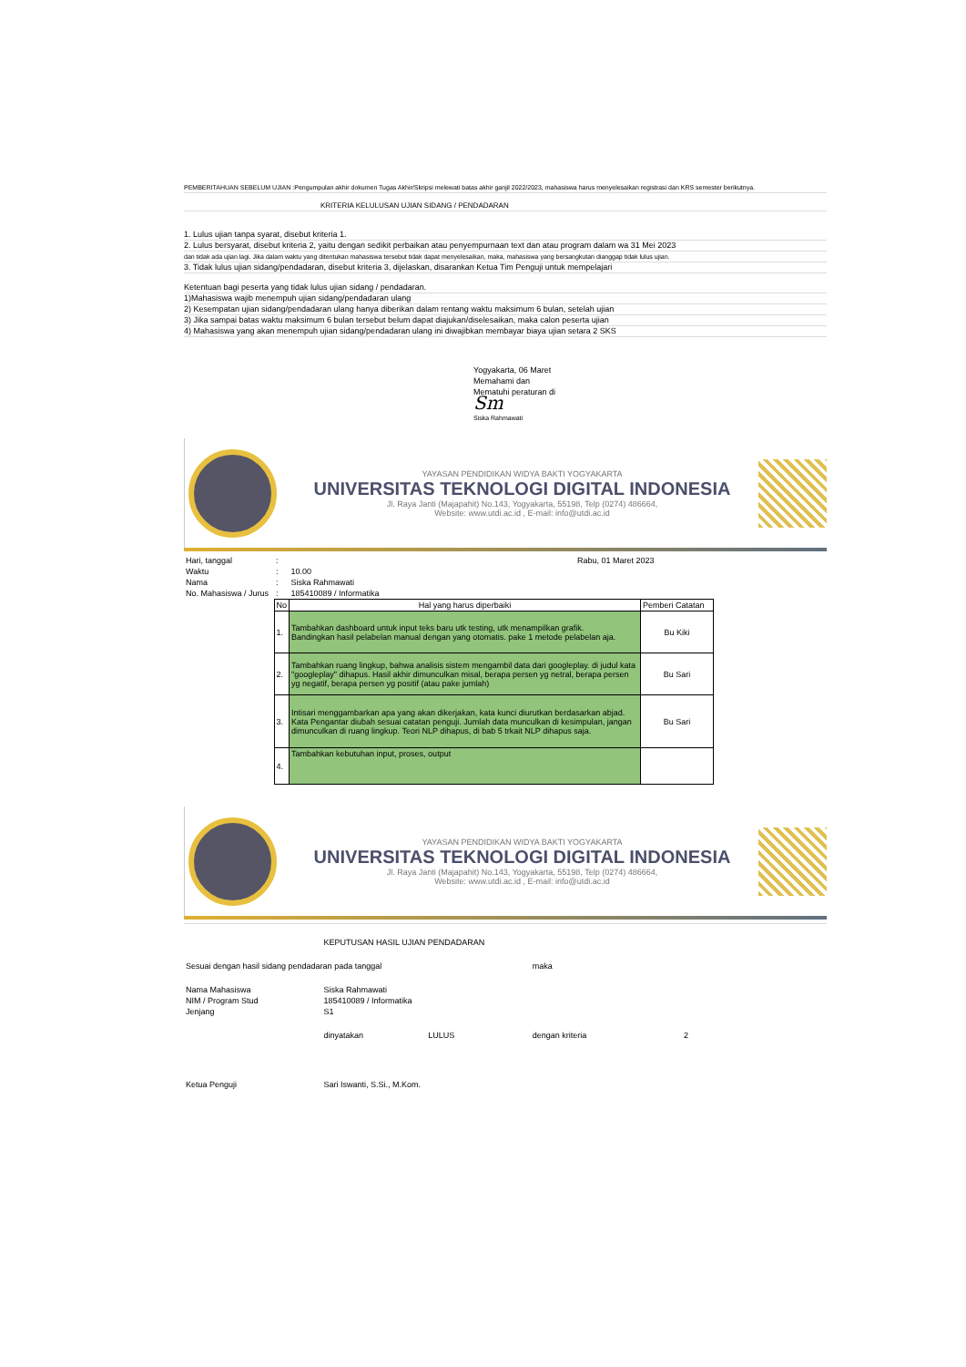PEMBERITAHUAN SEBELUM UJIAN :Pengumpulan akhir dokumen Tugas Akhir/Skripsi melewati batas akhir ganjil 2022/2023, mahasiswa harus menyelesaikan registrasi dan KRS semester berikutnya.
KRITERIA KELULUSAN UJIAN SIDANG / PENDADARAN
1. Lulus ujian tanpa syarat, disebut kriteria 1.
2. Lulus bersyarat, disebut kriteria 2, yaitu dengan sedikit perbaikan atau penyempurnaan text dan atau program dalam wa 31 Mei 2023
dan tidak ada ujian lagi. Jika dalam waktu yang ditentukan mahasiswa tersebut tidak dapat menyelesaikan, maka, mahasiswa yang bersangkutan dianggap tidak lulus ujian.
3. Tidak lulus ujian sidang/pendadaran, disebut kriteria 3, dijelaskan, disarankan Ketua Tim Penguji untuk mempelajari
Ketentuan bagi peserta yang tidak lulus ujian sidang / pendadaran.
1)Mahasiswa wajib menempuh ujian sidang/pendadaran ulang
2) Kesempatan ujian sidang/pendadaran ulang hanya diberikan dalam rentang waktu maksimum 6 bulan, setelah ujian
3) Jika sampai batas waktu maksimum 6 bulan tersebut belum dapat diajukan/diselesaikan, maka calon peserta ujian
4) Mahasiswa yang akan menempuh ujian sidang/pendadaran ulang ini diwajibkan membayar biaya ujian setara 2 SKS
Yogyakarta, 06 Maret
Memahami dan
Mematuhi peraturan di
Sm
Siska Rahmawati
YAYASAN PENDIDIKAN WIDYA BAKTI YOGYAKARTA
UNIVERSITAS TEKNOLOGI DIGITAL INDONESIA
Jl. Raya Janti (Majapahit) No.143, Yogyakarta, 55198, Telp (0274) 486664,
Website: www.utdi.ac.id , E-mail: info@utdi.ac.id
| Hari, tanggal | : | Rabu, 01 Maret 2023 | | |
| Waktu | : | 10.00 | | |
| Nama | : | Siska Rahmawati | | |
| No. Mahasiswa / Jurus | : | 185410089 / Informatika | | |
| | No | Hal yang harus diperbaiki | Pemberi Catatan | |
| | 1. | Tambahkan dashboard untuk input teks baru utk testing, utk menampilkan grafik. Bandingkan hasil pelabelan manual dengan yang otomatis. pake 1 metode pelabelan aja. | Bu Kiki | |
| | 2. | Tambahkan ruang lingkup, bahwa analisis sistem mengambil data dari googleplay. di judul kata "googleplay" dihapus. Hasil akhir dimunculkan misal, berapa persen yg netral, berapa persen yg negatif, berapa persen yg positif (atau pake jumlah) | Bu Sari | |
| | 3. | Intisari menggambarkan apa yang akan dikerjakan, kata kunci diurutkan berdasarkan abjad. Kata Pengantar diubah sesuai catatan penguji. Jumlah data munculkan di kesimpulan, jangan dimunculkan di ruang lingkup. Teori NLP dihapus, di bab 5 trkait NLP dihapus saja. | Bu Sari | |
| | 4. | Tambahkan kebutuhan input, proses, output | | |
YAYASAN PENDIDIKAN WIDYA BAKTI YOGYAKARTA
UNIVERSITAS TEKNOLOGI DIGITAL INDONESIA
Jl. Raya Janti (Majapahit) No.143, Yogyakarta, 55198, Telp (0274) 486664,
Website: www.utdi.ac.id , E-mail: info@utdi.ac.id
| | KEPUTUSAN HASIL UJIAN PENDADARAN | | | |
| Sesuai dengan hasil sidang pendadaran pada tanggal | | | maka | |
| Nama Mahasiswa | Siska Rahmawati | | | |
| NIM / Program Stud | 185410089 / Informatika | | | |
| Jenjang | S1 | | | |
| | dinyatakan | LULUS | dengan kriteria | 2 |
| Ketua Penguji | Sari Iswanti, S.Si., M.Kom. | | | |